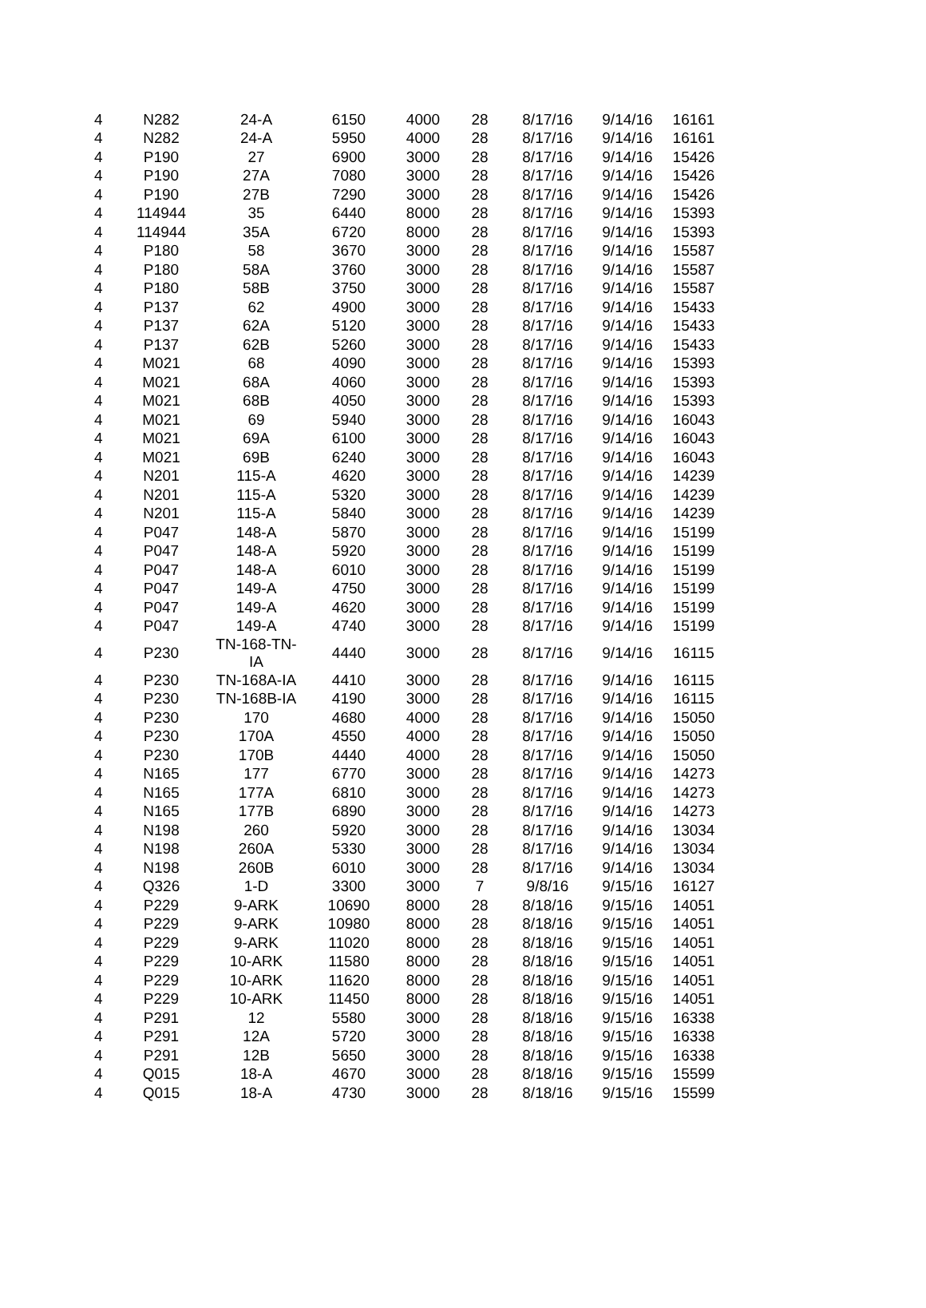| 4 | N282 | 24-A | 6150 | 4000 | 28 | 8/17/16 | 9/14/16 | 16161 |
| 4 | N282 | 24-A | 5950 | 4000 | 28 | 8/17/16 | 9/14/16 | 16161 |
| 4 | P190 | 27 | 6900 | 3000 | 28 | 8/17/16 | 9/14/16 | 15426 |
| 4 | P190 | 27A | 7080 | 3000 | 28 | 8/17/16 | 9/14/16 | 15426 |
| 4 | P190 | 27B | 7290 | 3000 | 28 | 8/17/16 | 9/14/16 | 15426 |
| 4 | 114944 | 35 | 6440 | 8000 | 28 | 8/17/16 | 9/14/16 | 15393 |
| 4 | 114944 | 35A | 6720 | 8000 | 28 | 8/17/16 | 9/14/16 | 15393 |
| 4 | P180 | 58 | 3670 | 3000 | 28 | 8/17/16 | 9/14/16 | 15587 |
| 4 | P180 | 58A | 3760 | 3000 | 28 | 8/17/16 | 9/14/16 | 15587 |
| 4 | P180 | 58B | 3750 | 3000 | 28 | 8/17/16 | 9/14/16 | 15587 |
| 4 | P137 | 62 | 4900 | 3000 | 28 | 8/17/16 | 9/14/16 | 15433 |
| 4 | P137 | 62A | 5120 | 3000 | 28 | 8/17/16 | 9/14/16 | 15433 |
| 4 | P137 | 62B | 5260 | 3000 | 28 | 8/17/16 | 9/14/16 | 15433 |
| 4 | M021 | 68 | 4090 | 3000 | 28 | 8/17/16 | 9/14/16 | 15393 |
| 4 | M021 | 68A | 4060 | 3000 | 28 | 8/17/16 | 9/14/16 | 15393 |
| 4 | M021 | 68B | 4050 | 3000 | 28 | 8/17/16 | 9/14/16 | 15393 |
| 4 | M021 | 69 | 5940 | 3000 | 28 | 8/17/16 | 9/14/16 | 16043 |
| 4 | M021 | 69A | 6100 | 3000 | 28 | 8/17/16 | 9/14/16 | 16043 |
| 4 | M021 | 69B | 6240 | 3000 | 28 | 8/17/16 | 9/14/16 | 16043 |
| 4 | N201 | 115-A | 4620 | 3000 | 28 | 8/17/16 | 9/14/16 | 14239 |
| 4 | N201 | 115-A | 5320 | 3000 | 28 | 8/17/16 | 9/14/16 | 14239 |
| 4 | N201 | 115-A | 5840 | 3000 | 28 | 8/17/16 | 9/14/16 | 14239 |
| 4 | P047 | 148-A | 5870 | 3000 | 28 | 8/17/16 | 9/14/16 | 15199 |
| 4 | P047 | 148-A | 5920 | 3000 | 28 | 8/17/16 | 9/14/16 | 15199 |
| 4 | P047 | 148-A | 6010 | 3000 | 28 | 8/17/16 | 9/14/16 | 15199 |
| 4 | P047 | 149-A | 4750 | 3000 | 28 | 8/17/16 | 9/14/16 | 15199 |
| 4 | P047 | 149-A | 4620 | 3000 | 28 | 8/17/16 | 9/14/16 | 15199 |
| 4 | P047 | 149-A | 4740 | 3000 | 28 | 8/17/16 | 9/14/16 | 15199 |
| 4 | P230 | TN-168-TN-IA | 4440 | 3000 | 28 | 8/17/16 | 9/14/16 | 16115 |
| 4 | P230 | TN-168A-IA | 4410 | 3000 | 28 | 8/17/16 | 9/14/16 | 16115 |
| 4 | P230 | TN-168B-IA | 4190 | 3000 | 28 | 8/17/16 | 9/14/16 | 16115 |
| 4 | P230 | 170 | 4680 | 4000 | 28 | 8/17/16 | 9/14/16 | 15050 |
| 4 | P230 | 170A | 4550 | 4000 | 28 | 8/17/16 | 9/14/16 | 15050 |
| 4 | P230 | 170B | 4440 | 4000 | 28 | 8/17/16 | 9/14/16 | 15050 |
| 4 | N165 | 177 | 6770 | 3000 | 28 | 8/17/16 | 9/14/16 | 14273 |
| 4 | N165 | 177A | 6810 | 3000 | 28 | 8/17/16 | 9/14/16 | 14273 |
| 4 | N165 | 177B | 6890 | 3000 | 28 | 8/17/16 | 9/14/16 | 14273 |
| 4 | N198 | 260 | 5920 | 3000 | 28 | 8/17/16 | 9/14/16 | 13034 |
| 4 | N198 | 260A | 5330 | 3000 | 28 | 8/17/16 | 9/14/16 | 13034 |
| 4 | N198 | 260B | 6010 | 3000 | 28 | 8/17/16 | 9/14/16 | 13034 |
| 4 | Q326 | 1-D | 3300 | 3000 | 7 | 9/8/16 | 9/15/16 | 16127 |
| 4 | P229 | 9-ARK | 10690 | 8000 | 28 | 8/18/16 | 9/15/16 | 14051 |
| 4 | P229 | 9-ARK | 10980 | 8000 | 28 | 8/18/16 | 9/15/16 | 14051 |
| 4 | P229 | 9-ARK | 11020 | 8000 | 28 | 8/18/16 | 9/15/16 | 14051 |
| 4 | P229 | 10-ARK | 11580 | 8000 | 28 | 8/18/16 | 9/15/16 | 14051 |
| 4 | P229 | 10-ARK | 11620 | 8000 | 28 | 8/18/16 | 9/15/16 | 14051 |
| 4 | P229 | 10-ARK | 11450 | 8000 | 28 | 8/18/16 | 9/15/16 | 14051 |
| 4 | P291 | 12 | 5580 | 3000 | 28 | 8/18/16 | 9/15/16 | 16338 |
| 4 | P291 | 12A | 5720 | 3000 | 28 | 8/18/16 | 9/15/16 | 16338 |
| 4 | P291 | 12B | 5650 | 3000 | 28 | 8/18/16 | 9/15/16 | 16338 |
| 4 | Q015 | 18-A | 4670 | 3000 | 28 | 8/18/16 | 9/15/16 | 15599 |
| 4 | Q015 | 18-A | 4730 | 3000 | 28 | 8/18/16 | 9/15/16 | 15599 |